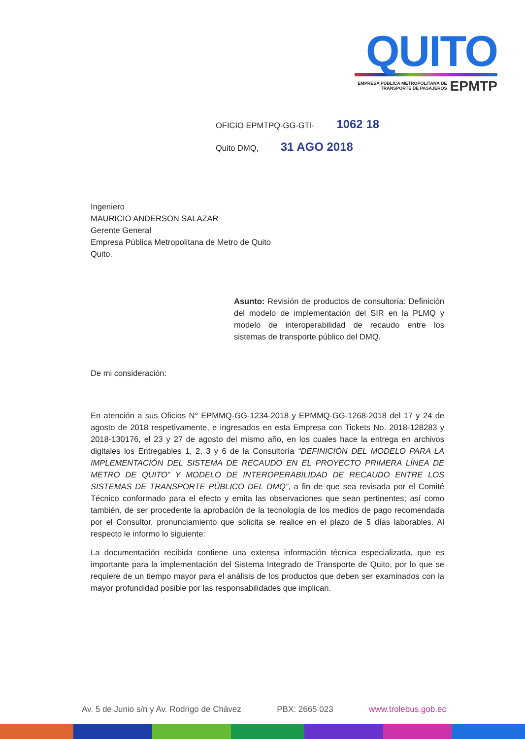QUITO
EMPRESA PÚBLICA METROPOLITANA DE
TRANSPORTE DE PASAJEROS EPMTP
OFICIO EPMTPQ-GG-GTI- 1062 18
Quito DMQ, 31 AGO 2018
Ingeniero
MAURICIO ANDERSON SALAZAR
Gerente General
Empresa Pública Metropolitana de Metro de Quito
Quito.
Asunto: Revisión de productos de consultoría: Definición del modelo de implementación del SIR en la PLMQ y modelo de interoperabilidad de recaudo entre los sistemas de transporte público del DMQ.
De mi consideración:
En atención a sus Oficios N° EPMMQ-GG-1234-2018 y EPMMQ-GG-1268-2018 del 17 y 24 de agosto de 2018 respetivamente, e ingresados en esta Empresa con Tickets No. 2018-128283 y 2018-130176, el 23 y 27 de agosto del mismo año, en los cuales hace la entrega en archivos digitales los Entregables 1, 2, 3 y 6 de la Consultoría “DEFINICIÓN DEL MODELO PARA LA IMPLEMENTACIÓN DEL SISTEMA DE RECAUDO EN EL PROYECTO PRIMERA LÍNEA DE METRO DE QUITO” Y MODELO DE INTEROPERABILIDAD DE RECAUDO ENTRE LOS SISTEMAS DE TRANSPORTE PÚBLICO DEL DMQ”, a fin de que sea revisada por el Comité Técnico conformado para el efecto y emita las observaciones que sean pertinentes; así como también, de ser procedente la aprobación de la tecnología de los medios de pago recomendada por el Consultor, pronunciamiento que solicita se realice en el plazo de 5 días laborables. Al respecto le informo lo siguiente:
La documentación recibida contiene una extensa información técnica especializada, que es importante para la implementación del Sistema Integrado de Transporte de Quito, por lo que se requiere de un tiempo mayor para el análisis de los productos que deben ser examinados con la mayor profundidad posible por las responsabilidades que implican.
Av. 5 de Junio s/n y Av. Rodrigo de Chávez PBX: 2665 023 www.trolebus.gob.ec